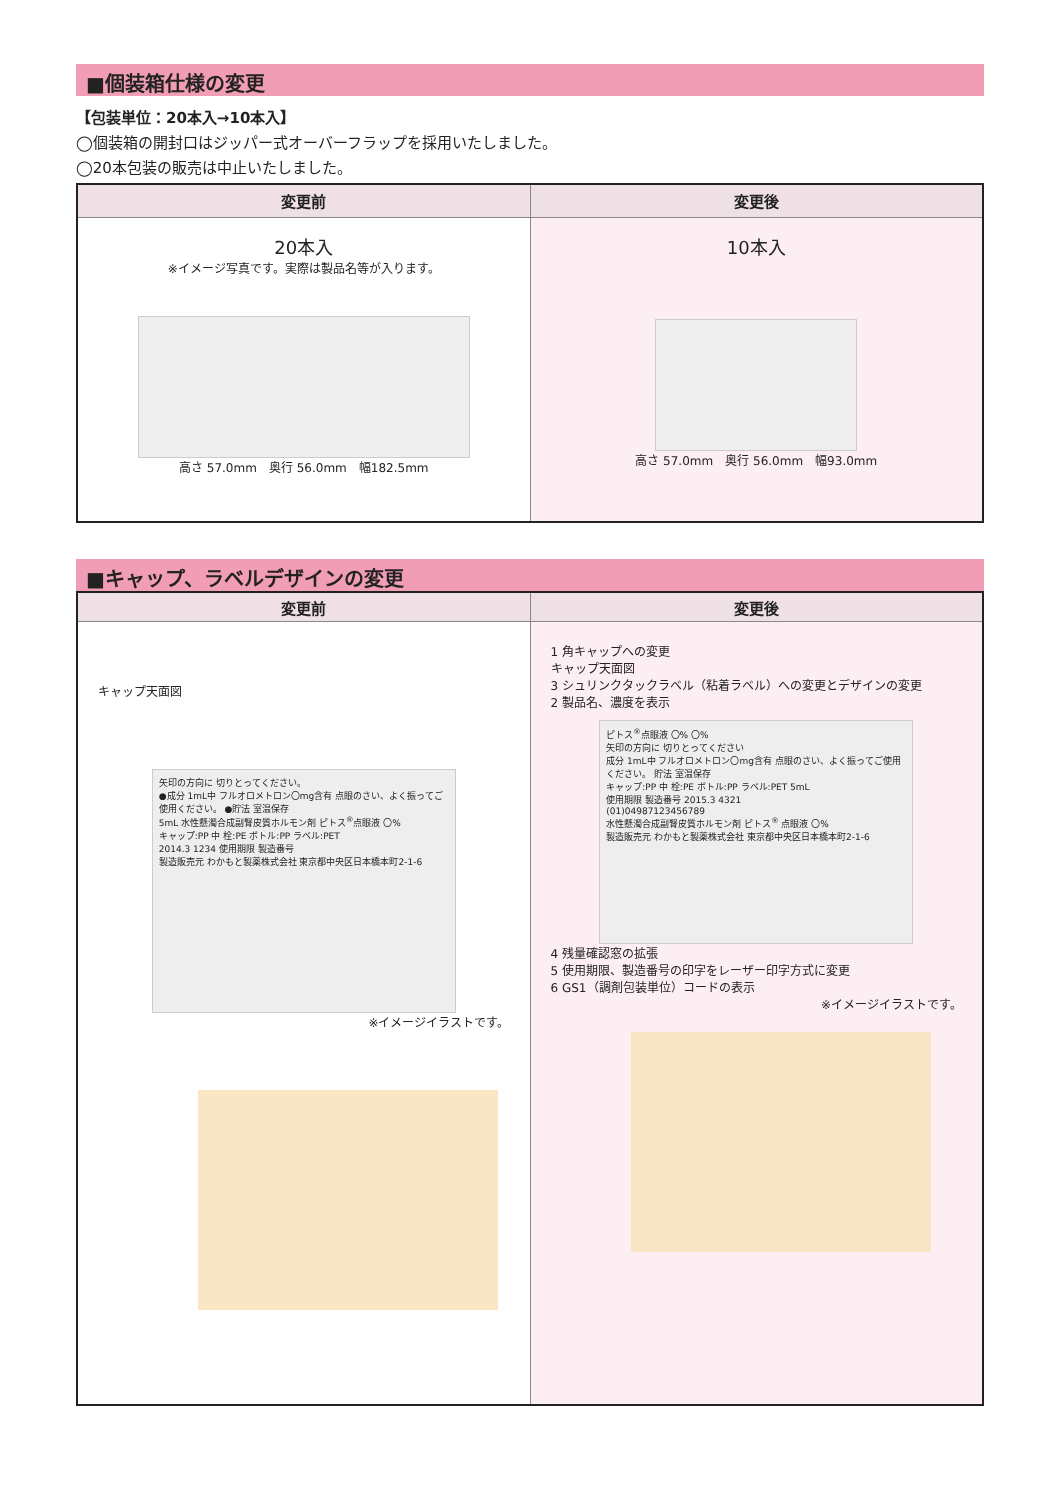■個装箱仕様の変更
【包装単位：20本入→10本入】
◯個装箱の開封口はジッパー式オーバーフラップを採用いたしました。
◯20本包装の販売は中止いたしました。
| 変更前 | 変更後 |
| --- | --- |
| 20本入 ※イメージ写真です。実際は製品名等が入ります。 高さ 57.0mm 奥行 56.0mm 幅182.5mm | 10本入 高さ 57.0mm 奥行 56.0mm 幅93.0mm |
■キャップ、ラベルデザインの変更
| 変更前 | 変更後 |
| --- | --- |
| キャップ天面図 矢印の方向に 切りとってください。 ●成分 1mL中 フルオロメトロン〇mg含有 点眼のさい、よく振ってご使用ください。 ●貯法 室温保存 5mL 水性懸濁合成副腎皮質ホルモン剤 ピトス<sup>®</sup>点眼液 〇% キャップ:PP 中 栓:PE ボトル:PP ラベル:PET 2014.3 1234 使用期限 製造番号 製造販売元 わかもと製薬株式会社 東京都中央区日本橋本町2-1-6 ※イメージイラストです。 | 1 角キャップへの変更 キャップ天面図 3 シュリンクタックラベル（粘着ラベル）への変更とデザインの変更 2 製品名、濃度を表示 ピトス<sup>®</sup>点眼液 〇% 〇% 矢印の方向に 切りとってください 成分 1mL中 フルオロメトロン〇mg含有 点眼のさい、よく振ってご使用ください。 貯法 室温保存 キャップ:PP 中 栓:PE ボトル:PP ラベル:PET 5mL 使用期限 製造番号 2015.3 4321 (01)04987123456789 水性懸濁合成副腎皮質ホルモン剤 ピトス<sup>®</sup> 点眼液 〇% 製造販売元 わかもと製薬株式会社 東京都中央区日本橋本町2-1-6 4 残量確認窓の拡張 5 使用期限、製造番号の印字をレーザー印字方式に変更 6 GS1（調剤包装単位）コードの表示 ※イメージイラストです。 |